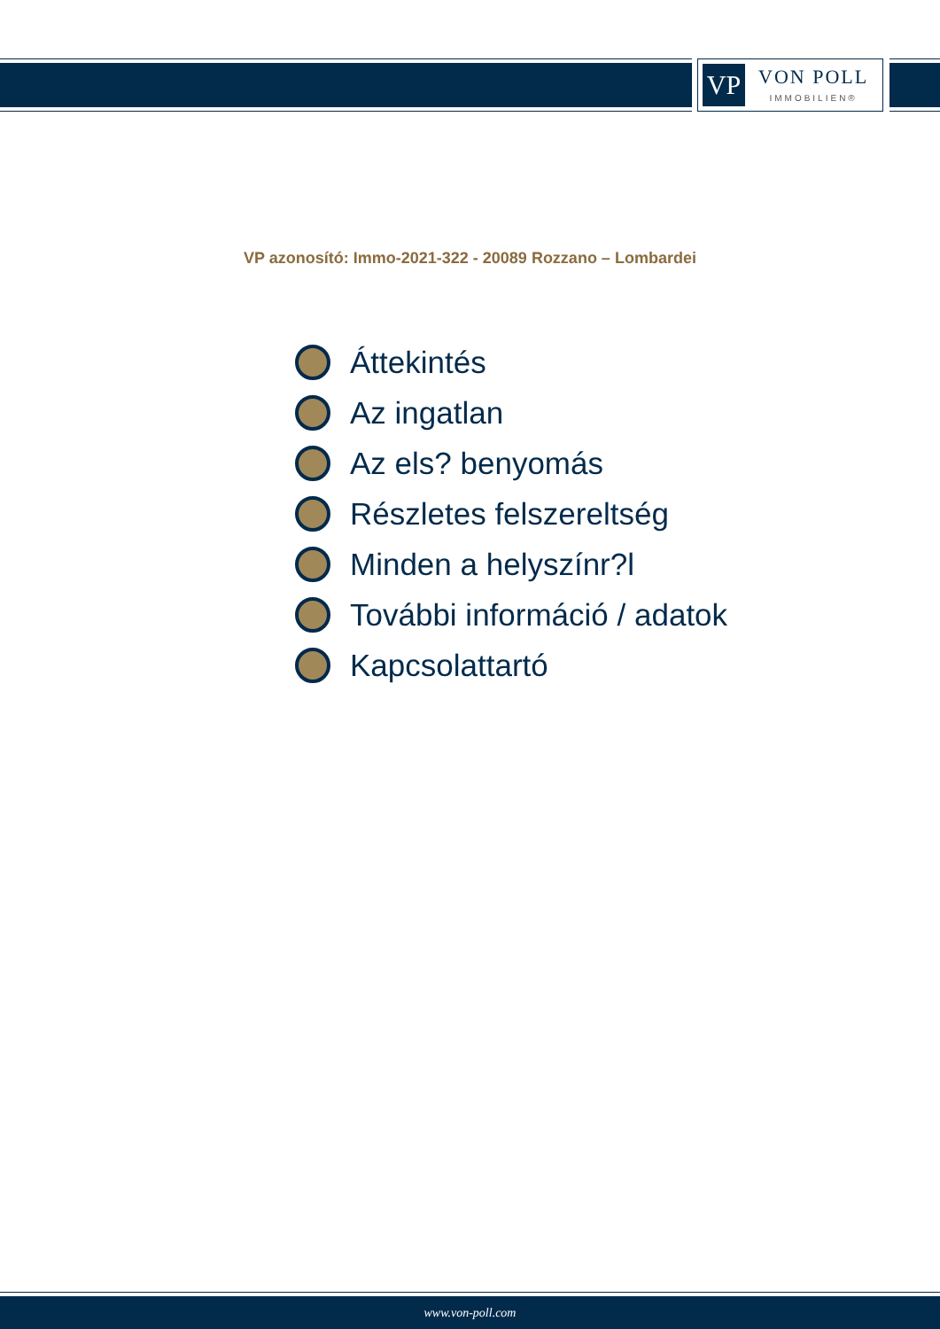VP
VON POLL
IMMOBILIEN®
VP azonosító: Immo-2021-322 - 20089 Rozzano – Lombardei
Áttekintés
Az ingatlan
Az els? benyomás
Részletes felszereltség
Minden a helyszínr?l
További információ / adatok
Kapcsolattartó
www.von-poll.com